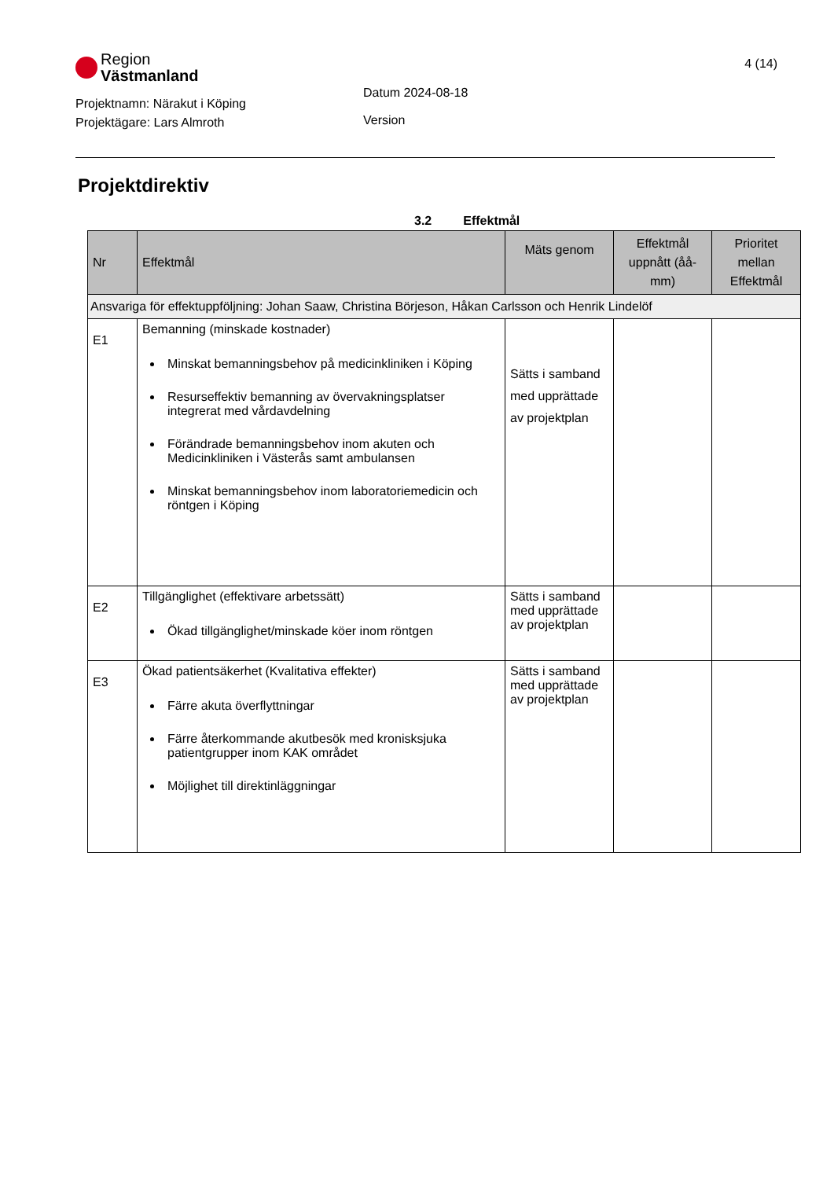Region
Västmanland
Projektnamn: Närakut i Köping
Projektägare: Lars Almroth
Datum 2024-08-18
Version
4 (14)
Projektdirektiv
3.2 Effektmål
| Nr | Effektmål | Mäts genom | Effektmål uppnått (åå-mm) | Prioritet mellan Effektmål |
| --- | --- | --- | --- | --- |
| Ansvariga för effektuppföljning: Johan Saaw, Christina Börjeson, Håkan Carlsson och Henrik Lindelöf | | | | |
| E1 | Bemanning (minskade kostnader) Minskat bemanningsbehov på medicinkliniken i Köping Resurseffektiv bemanning av övervakningsplatser integrerat med vårdavdelning Förändrade bemanningsbehov inom akuten och Medicinkliniken i Västerås samt ambulansen Minskat bemanningsbehov inom laboratoriemedicin och röntgen i Köping | Sätts i samband med upprättade av projektplan | | |
| E2 | Tillgänglighet (effektivare arbetssätt) Ökad tillgänglighet/minskade köer inom röntgen | Sätts i samband med upprättade av projektplan | | |
| E3 | Ökad patientsäkerhet (Kvalitativa effekter) Färre akuta överflyttningar Färre återkommande akutbesök med kronisksjuka patientgrupper inom KAK området Möjlighet till direktinläggningar | Sätts i samband med upprättade av projektplan | | |